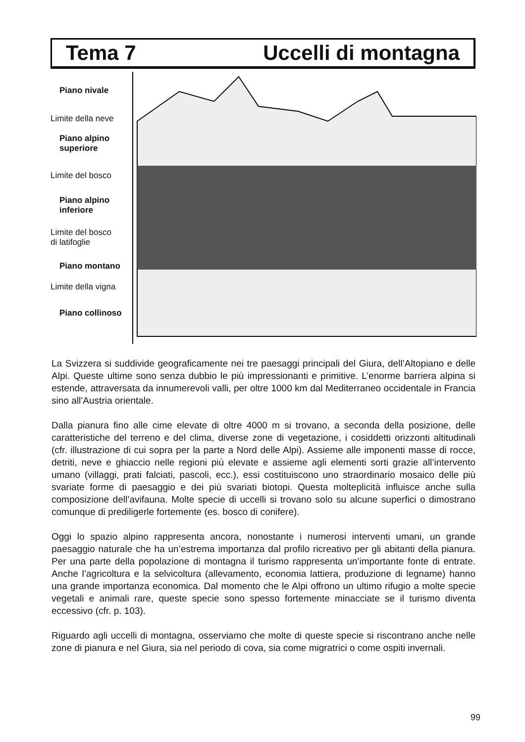Tema 7 Uccelli di montagna
Piano nivale
Limite della neve
Piano alpino
superiore
Limite del bosco
Piano alpino
inferiore
Limite del bosco
di latifoglie
Piano montano
Limite della vigna
Piano collinoso
La Svizzera si suddivide geograficamente nei tre paesaggi principali del Giura, dell’Altopiano e delle Alpi. Queste ultime sono senza dubbio le più impressionanti e primitive. L’enorme barriera alpina si estende, attraversata da innumerevoli valli, per oltre 1000 km dal Mediterraneo occidentale in Francia sino all’Austria orientale.
Dalla pianura fino alle cime elevate di oltre 4000 m si trovano, a seconda della posizione, delle caratteristiche del terreno e del clima, diverse zone di vegetazione, i cosiddetti orizzonti altitudinali (cfr. illustrazione di cui sopra per la parte a Nord delle Alpi). Assieme alle imponenti masse di rocce, detriti, neve e ghiaccio nelle regioni più elevate e assieme agli elementi sorti grazie all’intervento umano (villaggi, prati falciati, pascoli, ecc.), essi costituiscono uno straordinario mosaico delle più svariate forme di paesaggio e dei più svariati biotopi. Questa molteplicità influisce anche sulla composizione dell’avifauna. Molte specie di uccelli si trovano solo su alcune superfici o dimostrano comunque di prediligerle fortemente (es. bosco di conifere).
Oggi lo spazio alpino rappresenta ancora, nonostante i numerosi interventi umani, un grande paesaggio naturale che ha un’estrema importanza dal profilo ricreativo per gli abitanti della pianura. Per una parte della popolazione di montagna il turismo rappresenta un’importante fonte di entrate. Anche l’agricoltura e la selvicoltura (allevamento, economia lattiera, produzione di legname) hanno una grande importanza economica. Dal momento che le Alpi offrono un ultimo rifugio a molte specie vegetali e animali rare, queste specie sono spesso fortemente minacciate se il turismo diventa eccessivo (cfr. p. 103).
Riguardo agli uccelli di montagna, osserviamo che molte di queste specie si riscontrano anche nelle zone di pianura e nel Giura, sia nel periodo di cova, sia come migratrici o come ospiti invernali.
99